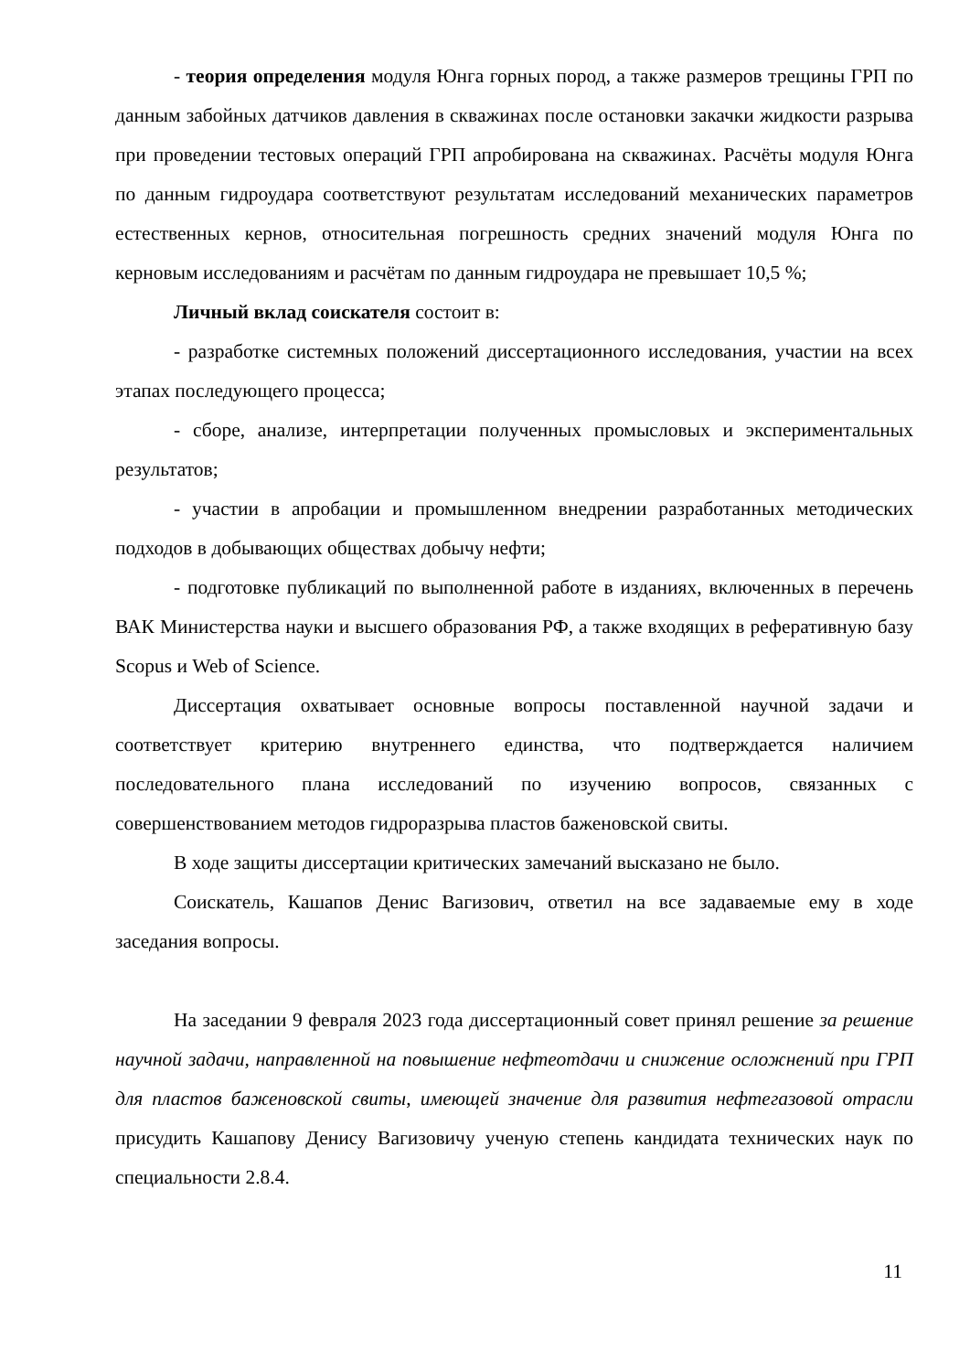- теория определения модуля Юнга горных пород, а также размеров трещины ГРП по данным забойных датчиков давления в скважинах после остановки закачки жидкости разрыва при проведении тестовых операций ГРП апробирована на скважинах. Расчёты модуля Юнга по данным гидроудара соответствуют результатам исследований механических параметров естественных кернов, относительная погрешность средних значений модуля Юнга по керновым исследованиям и расчётам по данным гидроудара не превышает 10,5 %;
Личный вклад соискателя состоит в:
- разработке системных положений диссертационного исследования, участии на всех этапах последующего процесса;
- сборе, анализе, интерпретации полученных промысловых и экспериментальных результатов;
- участии в апробации и промышленном внедрении разработанных методических подходов в добывающих обществах добычу нефти;
- подготовке публикаций по выполненной работе в изданиях, включенных в перечень ВАК Министерства науки и высшего образования РФ, а также входящих в реферативную базу Scopus и Web of Science.
Диссертация охватывает основные вопросы поставленной научной задачи и соответствует критерию внутреннего единства, что подтверждается наличием последовательного плана исследований по изучению вопросов, связанных с совершенствованием методов гидроразрыва пластов баженовской свиты.
В ходе защиты диссертации критических замечаний высказано не было.
Соискатель, Кашапов Денис Вагизович, ответил на все задаваемые ему в ходе заседания вопросы.
На заседании 9 февраля 2023 года диссертационный совет принял решение за решение научной задачи, направленной на повышение нефтеотдачи и снижение осложнений при ГРП для пластов баженовской свиты, имеющей значение для развития нефтегазовой отрасли присудить Кашапову Денису Вагизовичу ученую степень кандидата технических наук по специальности 2.8.4.
11